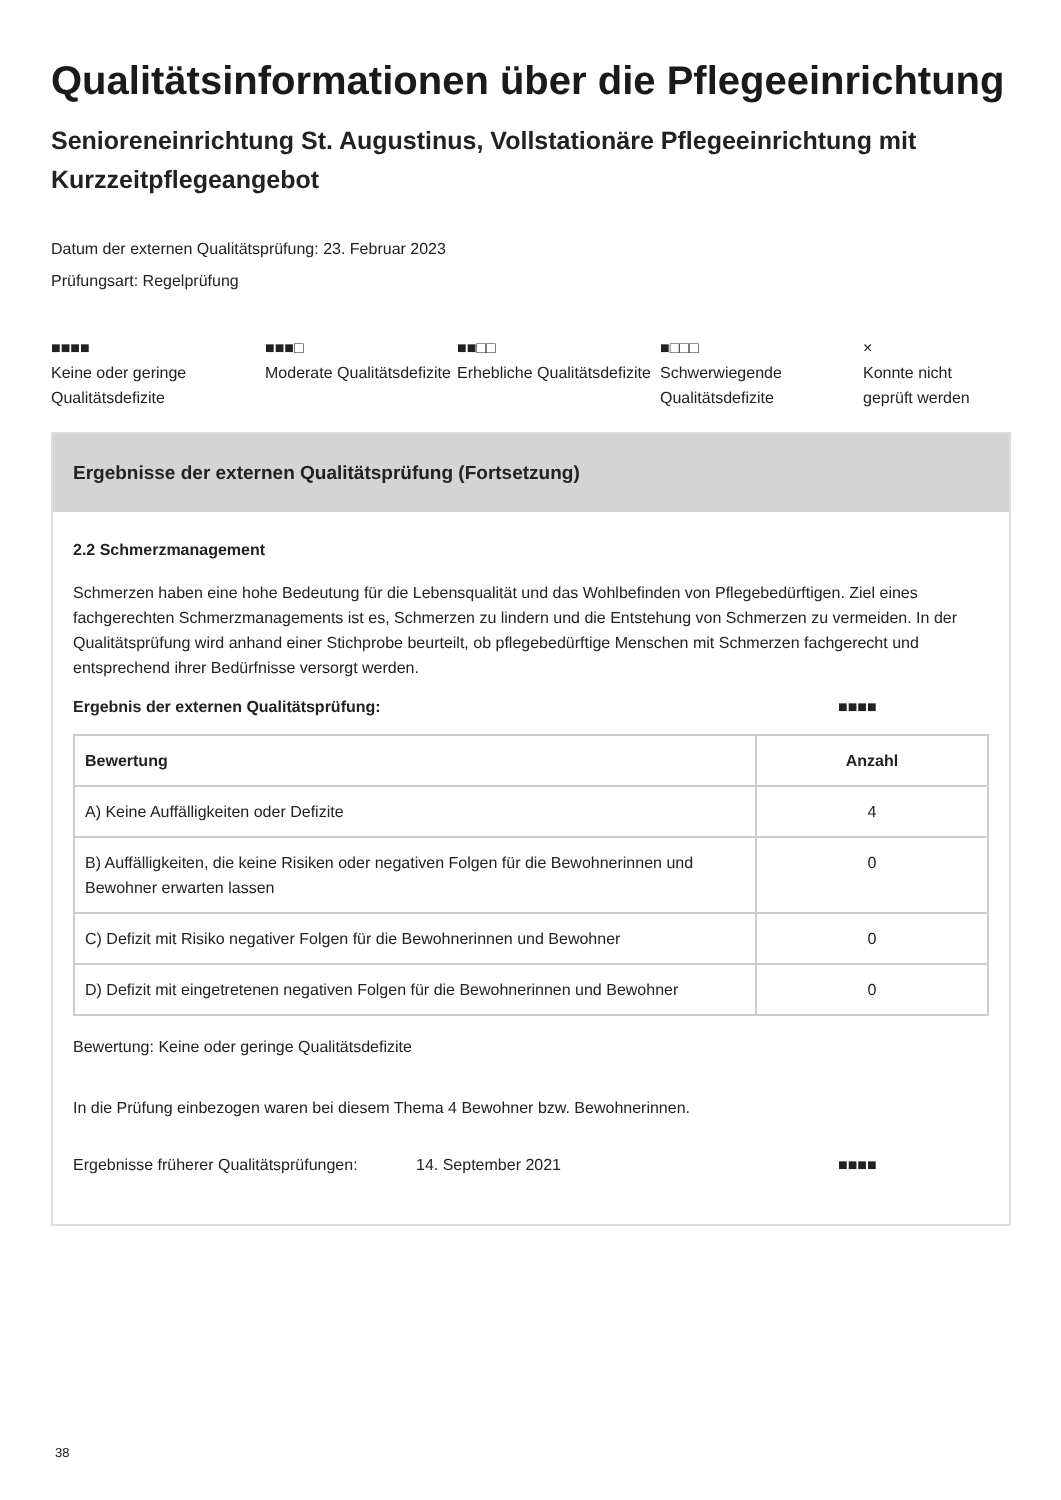Qualitätsinformationen über die Pflegeeinrichtung
Senioreneinrichtung St. Augustinus, Vollstationäre Pflegeeinrichtung mit Kurzzeitpflegeangebot
Datum der externen Qualitätsprüfung: 23. Februar 2023
Prüfungsart: Regelprüfung
■■■■
Keine oder geringe Qualitätsdefizite
■■■□
Moderate Qualitätsdefizite
■■□□
Erhebliche Qualitätsdefizite
■□□□
Schwerwiegende Qualitätsdefizite
×
Konnte nicht geprüft werden
Ergebnisse der externen Qualitätsprüfung (Fortsetzung)
2.2 Schmerzmanagement
Schmerzen haben eine hohe Bedeutung für die Lebensqualität und das Wohlbefinden von Pflegebedürftigen. Ziel eines fachgerechten Schmerzmanagements ist es, Schmerzen zu lindern und die Entstehung von Schmerzen zu vermeiden. In der Qualitätsprüfung wird anhand einer Stichprobe beurteilt, ob pflegebedürftige Menschen mit Schmerzen fachgerecht und entsprechend ihrer Bedürfnisse versorgt werden.
Ergebnis der externen Qualitätsprüfung: ■■■■
| Bewertung | Anzahl |
| --- | --- |
| A) Keine Auffälligkeiten oder Defizite | 4 |
| B) Auffälligkeiten, die keine Risiken oder negativen Folgen für die Bewohnerinnen und Bewohner erwarten lassen | 0 |
| C) Defizit mit Risiko negativer Folgen für die Bewohnerinnen und Bewohner | 0 |
| D) Defizit mit eingetretenen negativen Folgen für die Bewohnerinnen und Bewohner | 0 |
Bewertung: Keine oder geringe Qualitätsdefizite
In die Prüfung einbezogen waren bei diesem Thema 4 Bewohner bzw. Bewohnerinnen.
Ergebnisse früherer Qualitätsprüfungen: 14. September 2021 ■■■■
38